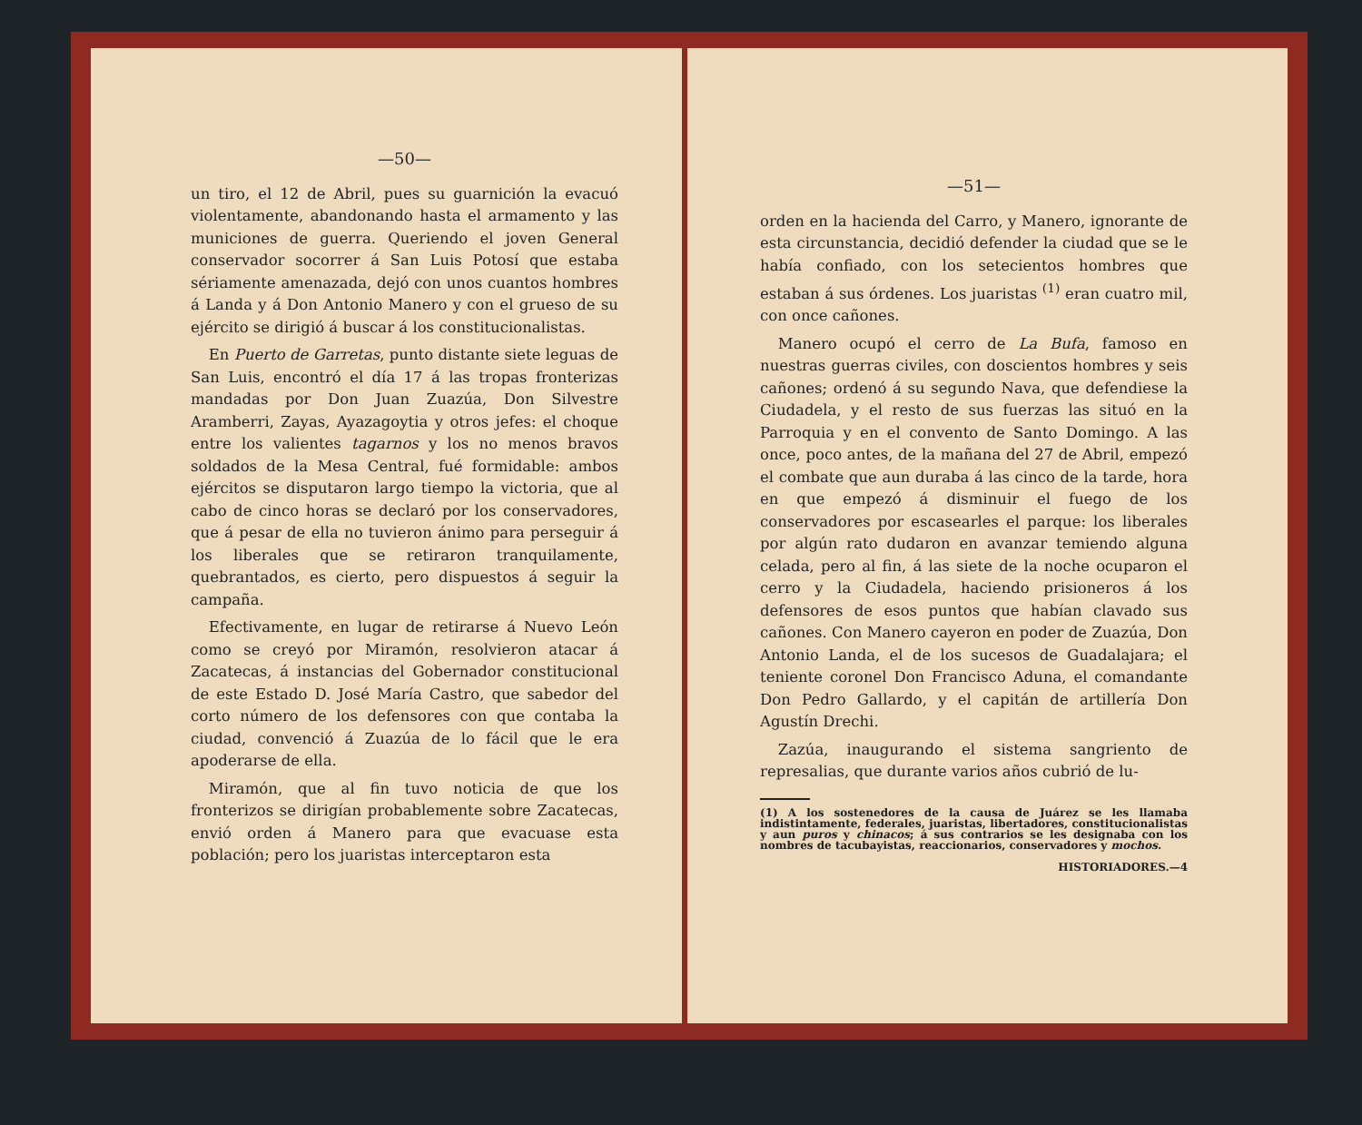—50—
un tiro, el 12 de Abril, pues su guarnición la evacuó violentamente, abandonando hasta el armamento y las municiones de guerra. Queriendo el joven General conservador socorrer á San Luis Potosí que estaba sériamente amenazada, dejó con unos cuantos hombres á Landa y á Don Antonio Manero y con el grueso de su ejército se dirigió á buscar á los constitucionalistas.
En Puerto de Garretas, punto distante siete leguas de San Luis, encontró el día 17 á las tropas fronterizas mandadas por Don Juan Zuazúa, Don Silvestre Aramberri, Zayas, Ayazagoytia y otros jefes: el choque entre los valientes tagarnos y los no menos bravos soldados de la Mesa Central, fué formidable: ambos ejércitos se disputaron largo tiempo la victoria, que al cabo de cinco horas se declaró por los conservadores, que á pesar de ella no tuvieron ánimo para perseguir á los liberales que se retiraron tranquilamente, quebrantados, es cierto, pero dispuestos á seguir la campaña.
Efectivamente, en lugar de retirarse á Nuevo León como se creyó por Miramón, resolvieron atacar á Zacatecas, á instancias del Gobernador constitucional de este Estado D. José María Castro, que sabedor del corto número de los defensores con que contaba la ciudad, convenció á Zuazúa de lo fácil que le era apoderarse de ella.
Miramón, que al fin tuvo noticia de que los fronterizos se dirigían probablemente sobre Zacatecas, envió orden á Manero para que evacuase esta población; pero los juaristas interceptaron esta
—51—
orden en la hacienda del Carro, y Manero, ignorante de esta circunstancia, decidió defender la ciudad que se le había confiado, con los setecientos hombres que estaban á sus órdenes. Los juaristas <sup>(1)</sup> eran cuatro mil, con once cañones.
Manero ocupó el cerro de La Bufa, famoso en nuestras guerras civiles, con doscientos hombres y seis cañones; ordenó á su segundo Nava, que defendiese la Ciudadela, y el resto de sus fuerzas las situó en la Parroquia y en el convento de Santo Domingo. A las once, poco antes, de la mañana del 27 de Abril, empezó el combate que aun duraba á las cinco de la tarde, hora en que empezó á disminuir el fuego de los conservadores por escasearles el parque: los liberales por algún rato dudaron en avanzar temiendo alguna celada, pero al fin, á las siete de la noche ocuparon el cerro y la Ciudadela, haciendo prisioneros á los defensores de esos puntos que habían clavado sus cañones. Con Manero cayeron en poder de Zuazúa, Don Antonio Landa, el de los sucesos de Guadalajara; el teniente coronel Don Francisco Aduna, el comandante Don Pedro Gallardo, y el capitán de artillería Don Agustín Drechi.
Zazúa, inaugurando el sistema sangriento de represalias, que durante varios años cubrió de lu-
(1) A los sostenedores de la causa de Juárez se les llamaba indistintamente, federales, juaristas, libertadores, constitucionalistas y aun puros y chinacos; á sus contrarios se les designaba con los nombres de tacubayistas, reaccionarios, conservadores y mochos.
HISTORIADORES.—4